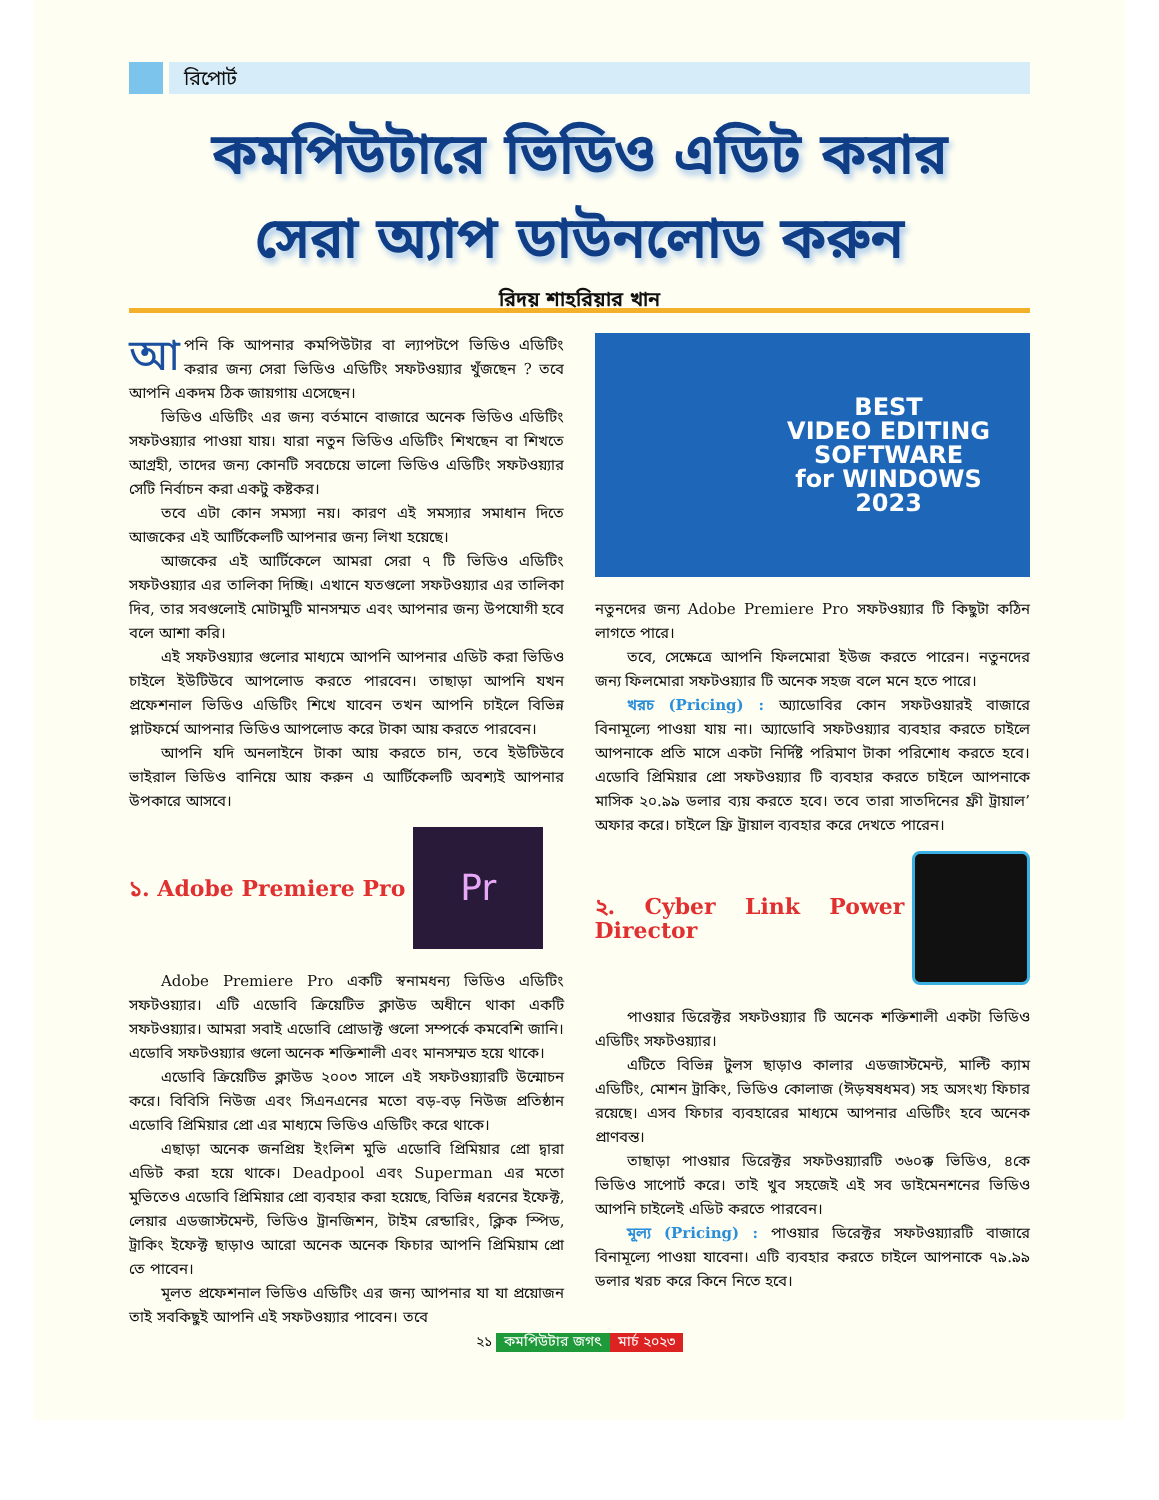রিপোর্ট
কমপিউটারে ভিডিও এডিট করার
সেরা অ্যাপ ডাউনলোড করুন
রিদয় শাহরিয়ার খান
আপনি কি আপনার কমপিউটার বা ল্যাপটপে ভিডিও এডিটিং করার জন্য সেরা ভিডিও এডিটিং সফটওয়্যার খুঁজছেন ? তবে আপনি একদম ঠিক জায়গায় এসেছেন।
ভিডিও এডিটিং এর জন্য বর্তমানে বাজারে অনেক ভিডিও এডিটিং সফটওয়্যার পাওয়া যায়। যারা নতুন ভিডিও এডিটিং শিখছেন বা শিখতে আগ্রহী, তাদের জন্য কোনটি সবচেয়ে ভালো ভিডিও এডিটিং সফটওয়্যার সেটি নির্বাচন করা একটু কষ্টকর।
তবে এটা কোন সমস্যা নয়। কারণ এই সমস্যার সমাধান দিতে আজকের এই আর্টিকেলটি আপনার জন্য লিখা হয়েছে।
আজকের এই আর্টিকেলে আমরা সেরা ৭ টি ভিডিও এডিটিং সফটওয়্যার এর তালিকা দিচ্ছি। এখানে যতগুলো সফটওয়্যার এর তালিকা দিব, তার সবগুলোই মোটামুটি মানসম্মত এবং আপনার জন্য উপযোগী হবে বলে আশা করি।
এই সফটওয়্যার গুলোর মাধ্যমে আপনি আপনার এডিট করা ভিডিও চাইলে ইউটিউবে আপলোড করতে পারবেন। তাছাড়া আপনি যখন প্রফেশনাল ভিডিও এডিটিং শিখে যাবেন তখন আপনি চাইলে বিভিন্ন প্লাটফর্মে আপনার ভিডিও আপলোড করে টাকা আয় করতে পারবেন।
আপনি যদি অনলাইনে টাকা আয় করতে চান, তবে ইউটিউবে ভাইরাল ভিডিও বানিয়ে আয় করুন এ আর্টিকেলটি অবশ্যই আপনার উপকারে আসবে।
১. Adobe Premiere Pro
Pr
Adobe Premiere Pro একটি স্বনামধন্য ভিডিও এডিটিং সফটওয়্যার। এটি এডোবি ক্রিয়েটিভ ক্লাউড অধীনে থাকা একটি সফটওয়্যার। আমরা সবাই এডোবি প্রোডাক্ট গুলো সম্পর্কে কমবেশি জানি। এডোবি সফটওয়্যার গুলো অনেক শক্তিশালী এবং মানসম্মত হয়ে থাকে।
এডোবি ক্রিয়েটিভ ক্লাউড ২০০৩ সালে এই সফটওয়্যারটি উন্মোচন করে। বিবিসি নিউজ এবং সিএনএনের মতো বড়-বড় নিউজ প্রতিষ্ঠান এডোবি প্রিমিয়ার প্রো এর মাধ্যমে ভিডিও এডিটিং করে থাকে।
এছাড়া অনেক জনপ্রিয় ইংলিশ মুভি এডোবি প্রিমিয়ার প্রো দ্বারা এডিট করা হয়ে থাকে। Deadpool এবং Superman এর মতো মুভিতেও এডোবি প্রিমিয়ার প্রো ব্যবহার করা হয়েছে, বিভিন্ন ধরনের ইফেক্ট, লেয়ার এডজাস্টমেন্ট, ভিডিও ট্রানজিশন, টাইম রেন্ডারিং, ক্লিক স্পিড, ট্রাকিং ইফেক্ট ছাড়াও আরো অনেক অনেক ফিচার আপনি প্রিমিয়াম প্রো তে পাবেন।
মূলত প্রফেশনাল ভিডিও এডিটিং এর জন্য আপনার যা যা প্রয়োজন তাই সবকিছুই আপনি এই সফটওয়্যার পাবেন। তবে
BEST
VIDEO EDITING
SOFTWARE
for WINDOWS
2023
নতুনদের জন্য Adobe Premiere Pro সফটওয়্যার টি কিছুটা কঠিন লাগতে পারে।
তবে, সেক্ষেত্রে আপনি ফিলমোরা ইউজ করতে পারেন। নতুনদের জন্য ফিলমোরা সফটওয়্যার টি অনেক সহজ বলে মনে হতে পারে।
খরচ (Pricing) : অ্যাডোবির কোন সফটওয়ারই বাজারে বিনামূল্যে পাওয়া যায় না। অ্যাডোবি সফটওয়্যার ব্যবহার করতে চাইলে আপনাকে প্রতি মাসে একটা নির্দিষ্ট পরিমাণ টাকা পরিশোধ করতে হবে। এডোবি প্রিমিয়ার প্রো সফটওয়্যার টি ব্যবহার করতে চাইলে আপনাকে মাসিক ২০.৯৯ ডলার ব্যয় করতে হবে। তবে তারা সাতদিনের ফ্রী ট্রায়াল’ অফার করে। চাইলে ফ্রি ট্রায়াল ব্যবহার করে দেখতে পারেন।
২. Cyber Link Power Director
পাওয়ার ডিরেক্টর সফটওয়্যার টি অনেক শক্তিশালী একটা ভিডিও এডিটিং সফটওয়্যার।
এটিতে বিভিন্ন টুলস ছাড়াও কালার এডজাস্টমেন্ট, মাল্টি ক্যাম এডিটিং, মোশন ট্রাকিং, ভিডিও কোলাজ (ঈড়ষষধমব) সহ অসংখ্য ফিচার রয়েছে। এসব ফিচার ব্যবহারের মাধ্যমে আপনার এডিটিং হবে অনেক প্রাণবন্ত।
তাছাড়া পাওয়ার ডিরেক্টর সফটওয়্যারটি ৩৬০ক্ক ভিডিও, ৪কে ভিডিও সাপোর্ট করে। তাই খুব সহজেই এই সব ডাইমেনশনের ভিডিও আপনি চাইলেই এডিট করতে পারবেন।
মূল্য (Pricing) : পাওয়ার ডিরেক্টর সফটওয়্যারটি বাজারে বিনামূল্যে পাওয়া যাবেনা। এটি ব্যবহার করতে চাইলে আপনাকে ৭৯.৯৯ ডলার খরচ করে কিনে নিতে হবে।
২১ কমপিউটার জগৎ মার্চ ২০২৩